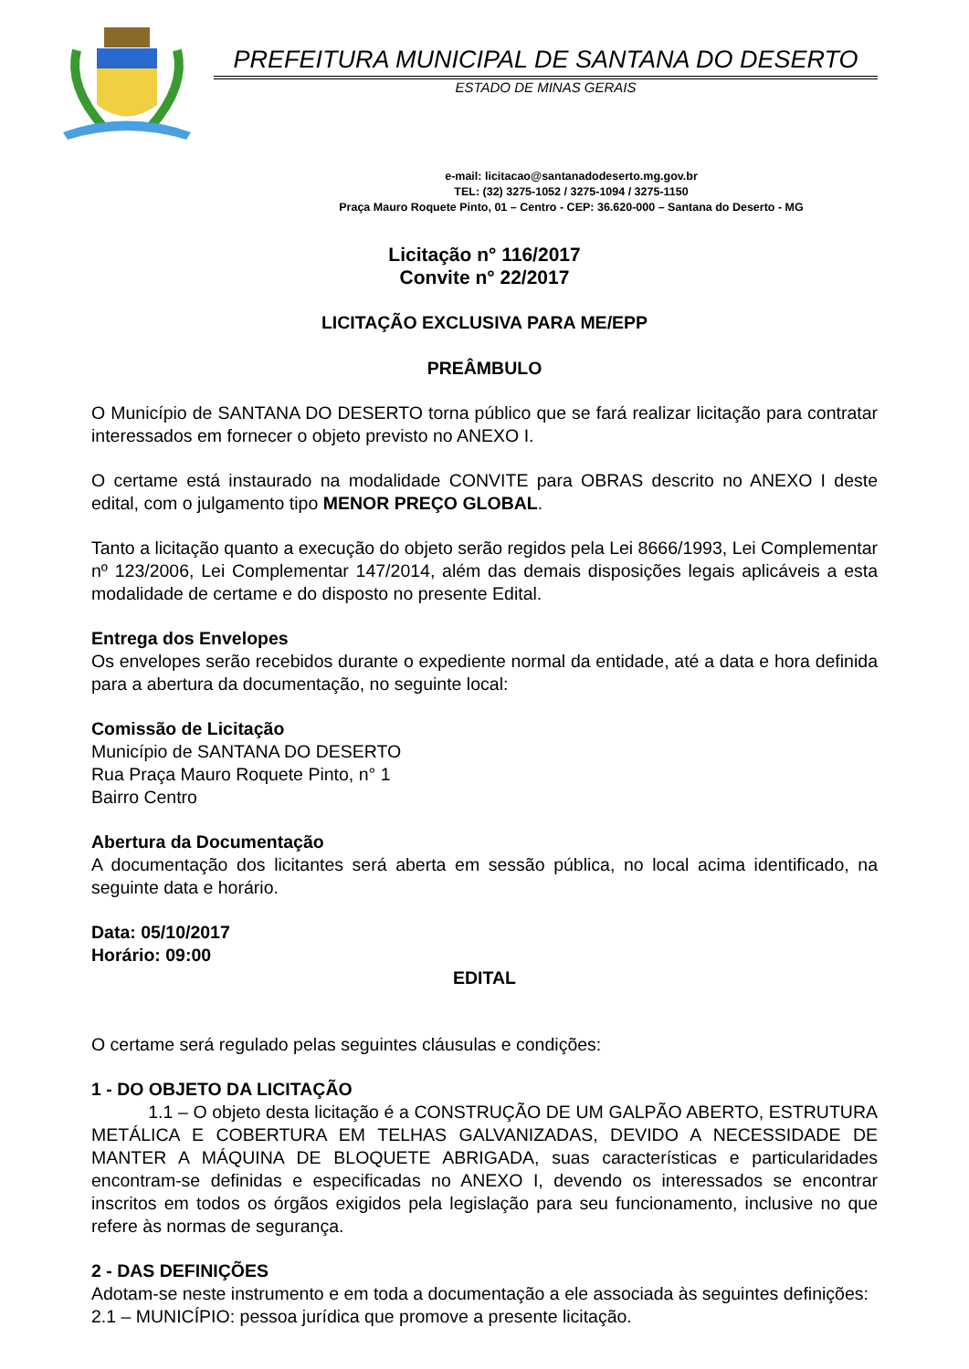PREFEITURA MUNICIPAL DE SANTANA DO DESERTO
ESTADO DE MINAS GERAIS
e-mail: licitacao@santanadodeserto.mg.gov.br
TEL: (32) 3275-1052 / 3275-1094 / 3275-1150
Praça Mauro Roquete Pinto, 01 – Centro - CEP: 36.620-000 – Santana do Deserto - MG
Licitação n° 116/2017
Convite n° 22/2017
LICITAÇÃO EXCLUSIVA PARA ME/EPP
PREÂMBULO
O Município de SANTANA DO DESERTO torna público que se fará realizar licitação para contratar interessados em fornecer o objeto previsto no ANEXO I.
O certame está instaurado na modalidade CONVITE para OBRAS descrito no ANEXO I deste edital, com o julgamento tipo MENOR PREÇO GLOBAL.
Tanto a licitação quanto a execução do objeto serão regidos pela Lei 8666/1993, Lei Complementar nº 123/2006, Lei Complementar 147/2014, além das demais disposições legais aplicáveis a esta modalidade de certame e do disposto no presente Edital.
Entrega dos Envelopes
Os envelopes serão recebidos durante o expediente normal da entidade, até a data e hora definida para a abertura da documentação, no seguinte local:
Comissão de Licitação
Município de SANTANA DO DESERTO
Rua Praça Mauro Roquete Pinto, n° 1
Bairro Centro
Abertura da Documentação
A documentação dos licitantes será aberta em sessão pública, no local acima identificado, na seguinte data e horário.
Data: 05/10/2017
Horário: 09:00
EDITAL
O certame será regulado pelas seguintes cláusulas e condições:
1 - DO OBJETO DA LICITAÇÃO
1.1 – O objeto desta licitação é a CONSTRUÇÃO DE UM GALPÃO ABERTO, ESTRUTURA METÁLICA E COBERTURA EM TELHAS GALVANIZADAS, DEVIDO A NECESSIDADE DE MANTER A MÁQUINA DE BLOQUETE ABRIGADA, suas características e particularidades encontram-se definidas e especificadas no ANEXO I, devendo os interessados se encontrar inscritos em todos os órgãos exigidos pela legislação para seu funcionamento, inclusive no que refere às normas de segurança.
2 - DAS DEFINIÇÕES
Adotam-se neste instrumento e em toda a documentação a ele associada às seguintes definições:
2.1 – MUNICÍPIO: pessoa jurídica que promove a presente licitação.